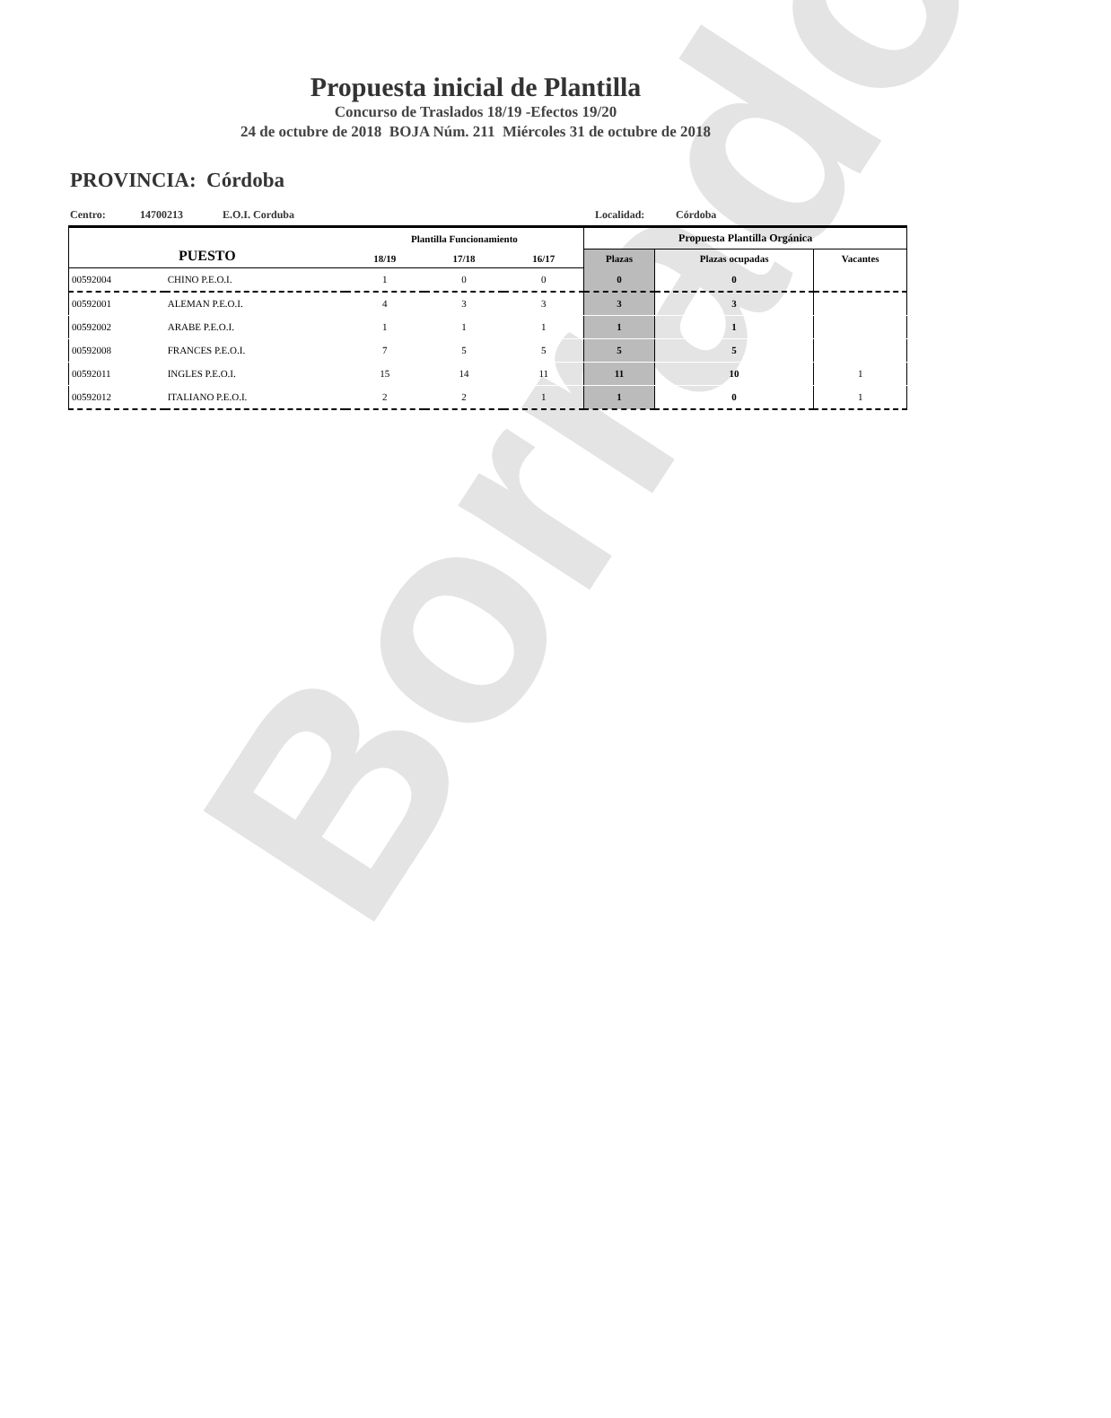Borrador
Propuesta inicial de Plantilla
Concurso de Traslados 18/19 -Efectos 19/20
24 de octubre de 2018 BOJA Núm. 211 Miércoles 31 de octubre de 2018
PROVINCIA: Córdoba
Centro: 14700213 E.O.I. Corduba Localidad: Córdoba
| PUESTO | | Plantilla Funcionamiento | | | Propuesta Plantilla Orgánica | | |
| --- | --- | --- | --- | --- | --- | --- | --- |
| | | 18/19 | 17/18 | 16/17 | Plazas | Plazas ocupadas | Vacantes |
| 00592004 | CHINO P.E.O.I. | 1 | 0 | 0 | 0 | 0 | |
| 00592001 | ALEMAN P.E.O.I. | 4 | 3 | 3 | 3 | 3 | |
| 00592002 | ARABE P.E.O.I. | 1 | 1 | 1 | 1 | 1 | |
| 00592008 | FRANCES P.E.O.I. | 7 | 5 | 5 | 5 | 5 | |
| 00592011 | INGLES P.E.O.I. | 15 | 14 | 11 | 11 | 10 | 1 |
| 00592012 | ITALIANO P.E.O.I. | 2 | 2 | 1 | 1 | 0 | 1 |